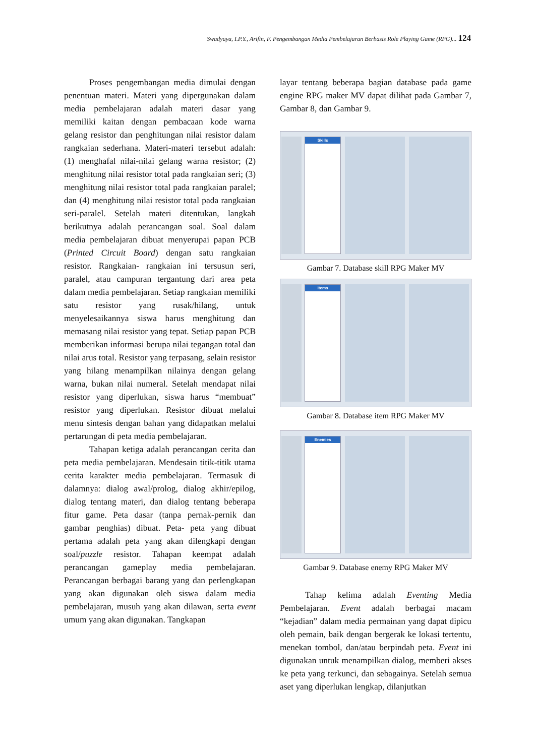Swadyaya, I.P.Y., Arifin, F. Pengembangan Media Pembelajaran Berbasis Role Playing Game (RPG)... 124
Proses pengembangan media dimulai dengan penentuan materi. Materi yang dipergunakan dalam media pembelajaran adalah materi dasar yang memiliki kaitan dengan pembacaan kode warna gelang resistor dan penghitungan nilai resistor dalam rangkaian sederhana. Materi-materi tersebut adalah: (1) menghafal nilai-nilai gelang warna resistor; (2) menghitung nilai resistor total pada rangkaian seri; (3) menghitung nilai resistor total pada rangkaian paralel; dan (4) menghitung nilai resistor total pada rangkaian seri-paralel. Setelah materi ditentukan, langkah berikutnya adalah perancangan soal. Soal dalam media pembelajaran dibuat menyerupai papan PCB (Printed Circuit Board) dengan satu rangkaian resistor. Rangkaian- rangkaian ini tersusun seri, paralel, atau campuran tergantung dari area peta dalam media pembelajaran. Setiap rangkaian memiliki satu resistor yang rusak/hilang, untuk menyelesaikannya siswa harus menghitung dan memasang nilai resistor yang tepat. Setiap papan PCB memberikan informasi berupa nilai tegangan total dan nilai arus total. Resistor yang terpasang, selain resistor yang hilang menampilkan nilainya dengan gelang warna, bukan nilai numeral. Setelah mendapat nilai resistor yang diperlukan, siswa harus “membuat” resistor yang diperlukan. Resistor dibuat melalui menu sintesis dengan bahan yang didapatkan melalui pertarungan di peta media pembelajaran.
Tahapan ketiga adalah perancangan cerita dan peta media pembelajaran. Mendesain titik-titik utama cerita karakter media pembelajaran. Termasuk di dalamnya: dialog awal/prolog, dialog akhir/epilog, dialog tentang materi, dan dialog tentang beberapa fitur game. Peta dasar (tanpa pernak-pernik dan gambar penghias) dibuat. Peta- peta yang dibuat pertama adalah peta yang akan dilengkapi dengan soal/puzzle resistor. Tahapan keempat adalah perancangan gameplay media pembelajaran. Perancangan berbagai barang yang dan perlengkapan yang akan digunakan oleh siswa dalam media pembelajaran, musuh yang akan dilawan, serta event umum yang akan digunakan. Tangkapan
layar tentang beberapa bagian database pada game engine RPG maker MV dapat dilihat pada Gambar 7, Gambar 8, dan Gambar 9.
Skills
Gambar 7. Database skill RPG Maker MV
Items
Gambar 8. Database item RPG Maker MV
Enemies
Gambar 9. Database enemy RPG Maker MV
Tahap kelima adalah Eventing Media Pembelajaran. Event adalah berbagai macam “kejadian” dalam media permainan yang dapat dipicu oleh pemain, baik dengan bergerak ke lokasi tertentu, menekan tombol, dan/atau berpindah peta. Event ini digunakan untuk menampilkan dialog, memberi akses ke peta yang terkunci, dan sebagainya. Setelah semua aset yang diperlukan lengkap, dilanjutkan